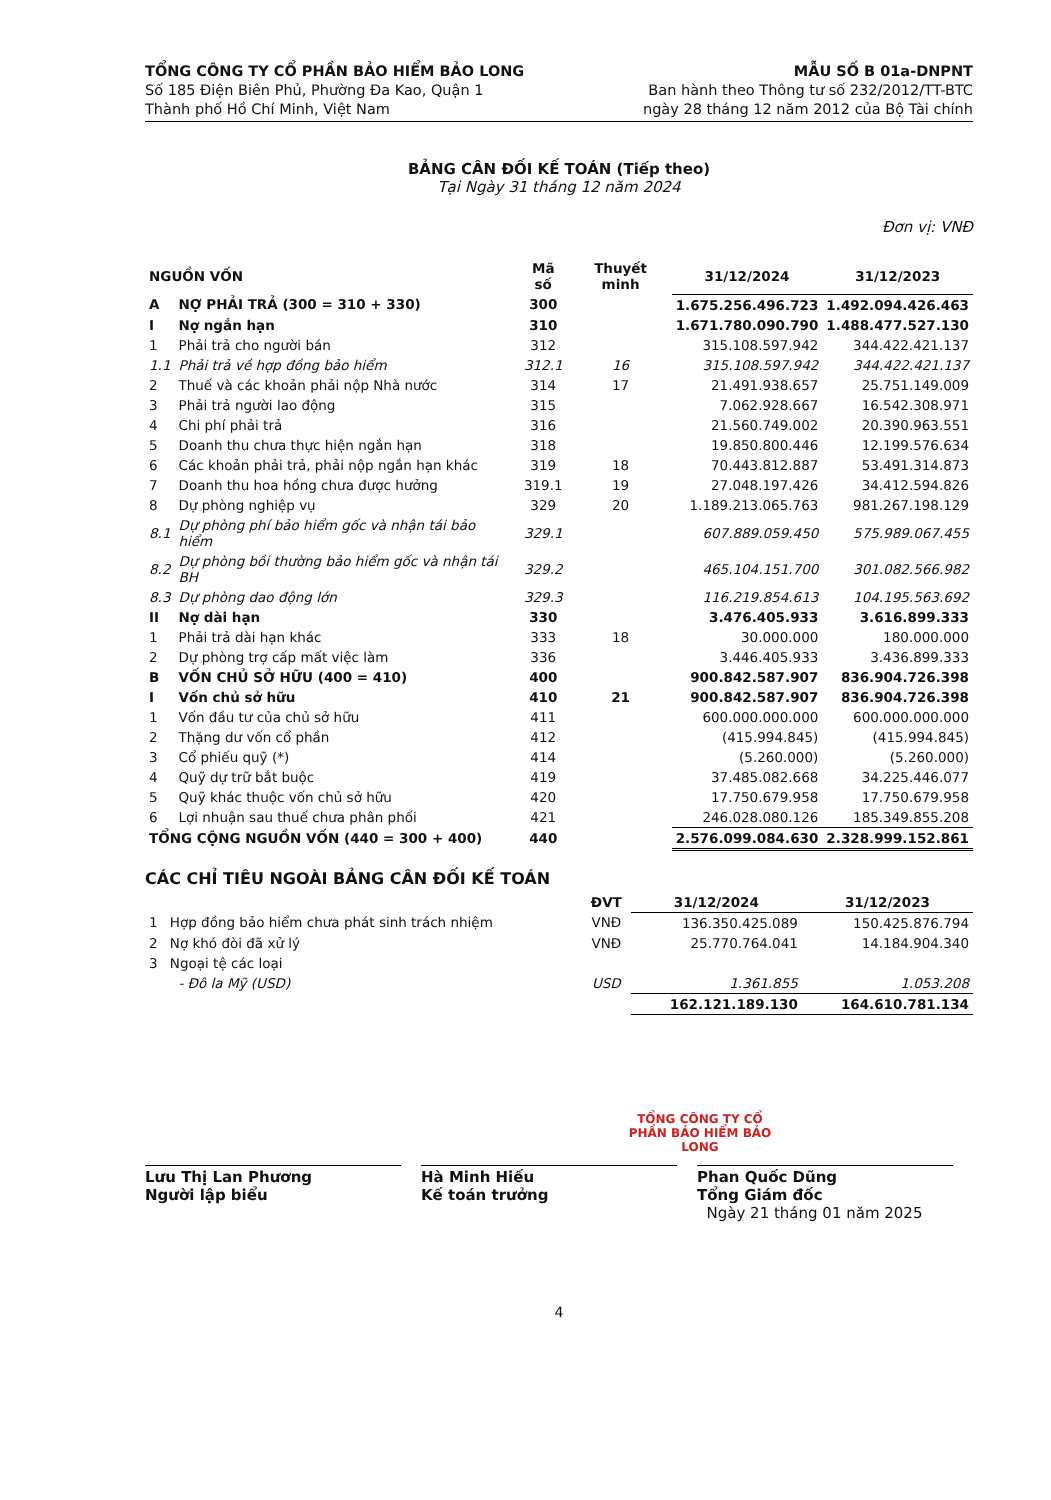TỔNG CÔNG TY CỔ PHẦN BẢO HIỂM BẢO LONG
Số 185 Điện Biên Phủ, Phường Đa Kao, Quận 1
Thành phố Hồ Chí Minh, Việt Nam
MẪU SỐ B 01a-DNPNT
Ban hành theo Thông tư số 232/2012/TT-BTC
ngày 28 tháng 12 năm 2012 của Bộ Tài chính
BẢNG CÂN ĐỐI KẾ TOÁN (Tiếp theo)
Tại Ngày 31 tháng 12 năm 2024
Đơn vị: VNĐ
| NGUỒN VỐN | | Mã số | Thuyết minh | 31/12/2024 | 31/12/2023 |
| --- | --- | --- | --- | --- | --- |
| A | NỢ PHẢI TRẢ (300 = 310 + 330) | 300 | | 1.675.256.496.723 | 1.492.094.426.463 |
| I | Nợ ngắn hạn | 310 | | 1.671.780.090.790 | 1.488.477.527.130 |
| 1 | Phải trả cho người bán | 312 | | 315.108.597.942 | 344.422.421.137 |
| 1.1 | Phải trả về hợp đồng bảo hiểm | 312.1 | 16 | 315.108.597.942 | 344.422.421.137 |
| 2 | Thuế và các khoản phải nộp Nhà nước | 314 | 17 | 21.491.938.657 | 25.751.149.009 |
| 3 | Phải trả người lao động | 315 | | 7.062.928.667 | 16.542.308.971 |
| 4 | Chi phí phải trả | 316 | | 21.560.749.002 | 20.390.963.551 |
| 5 | Doanh thu chưa thực hiện ngắn hạn | 318 | | 19.850.800.446 | 12.199.576.634 |
| 6 | Các khoản phải trả, phải nộp ngắn hạn khác | 319 | 18 | 70.443.812.887 | 53.491.314.873 |
| 7 | Doanh thu hoa hồng chưa được hưởng | 319.1 | 19 | 27.048.197.426 | 34.412.594.826 |
| 8 | Dự phòng nghiệp vụ | 329 | 20 | 1.189.213.065.763 | 981.267.198.129 |
| 8.1 | Dự phòng phí bảo hiểm gốc và nhận tái bảo hiểm | 329.1 | | 607.889.059.450 | 575.989.067.455 |
| 8.2 | Dự phòng bồi thường bảo hiểm gốc và nhận tái BH | 329.2 | | 465.104.151.700 | 301.082.566.982 |
| 8.3 | Dự phòng dao động lớn | 329.3 | | 116.219.854.613 | 104.195.563.692 |
| II | Nợ dài hạn | 330 | | 3.476.405.933 | 3.616.899.333 |
| 1 | Phải trả dài hạn khác | 333 | 18 | 30.000.000 | 180.000.000 |
| 2 | Dự phòng trợ cấp mất việc làm | 336 | | 3.446.405.933 | 3.436.899.333 |
| B | VỐN CHỦ SỞ HỮU (400 = 410) | 400 | | 900.842.587.907 | 836.904.726.398 |
| I | Vốn chủ sở hữu | 410 | 21 | 900.842.587.907 | 836.904.726.398 |
| 1 | Vốn đầu tư của chủ sở hữu | 411 | | 600.000.000.000 | 600.000.000.000 |
| 2 | Thặng dư vốn cổ phần | 412 | | (415.994.845) | (415.994.845) |
| 3 | Cổ phiếu quỹ (*) | 414 | | (5.260.000) | (5.260.000) |
| 4 | Quỹ dự trữ bắt buộc | 419 | | 37.485.082.668 | 34.225.446.077 |
| 5 | Quỹ khác thuộc vốn chủ sở hữu | 420 | | 17.750.679.958 | 17.750.679.958 |
| 6 | Lợi nhuận sau thuế chưa phân phối | 421 | | 246.028.080.126 | 185.349.855.208 |
| TỔNG CỘNG NGUỒN VỐN (440 = 300 + 400) | | 440 | | 2.576.099.084.630 | 2.328.999.152.861 |
CÁC CHỈ TIÊU NGOÀI BẢNG CÂN ĐỐI KẾ TOÁN
| | | ĐVT | 31/12/2024 | 31/12/2023 |
| --- | --- | --- | --- | --- |
| 1 | Hợp đồng bảo hiểm chưa phát sinh trách nhiệm | VNĐ | 136.350.425.089 | 150.425.876.794 |
| 2 | Nợ khó đòi đã xử lý | VNĐ | 25.770.764.041 | 14.184.904.340 |
| 3 | Ngoại tệ các loại | | | |
| | - Đô la Mỹ (USD) | USD | 1.361.855 | 1.053.208 |
| | | | 162.121.189.130 | 164.610.781.134 |
Lưu Thị Lan Phương
Người lập biểu
Hà Minh Hiếu
Kế toán trưởng
Phan Quốc Dũng
Tổng Giám đốc
Ngày 21 tháng 01 năm 2025
TỔNG CÔNG TY CỔ PHẦN BẢO HIỂM BẢO LONG
4